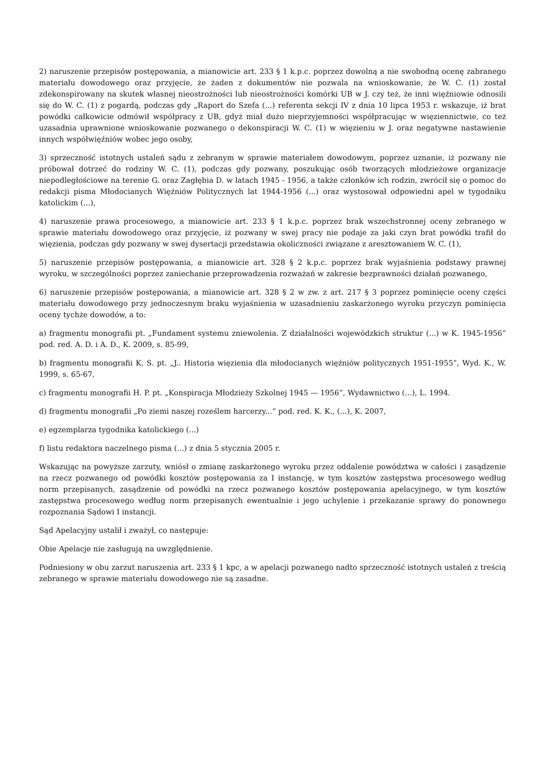2) naruszenie przepisów postępowania, a mianowicie art. 233 § 1 k.p.c. poprzez dowolną a nie swobodną ocenę zabranego materiału dowodowego oraz przyjęcie, że żaden z dokumentów nie pozwala na wnioskowanie, że W. C. (1) został zdekonspirowany na skutek własnej nieostrożności lub nieostrożności komórki UB w J. czy też, że inni więźniowie odnosili się do W. C. (1) z pogardą, podczas gdy „Raport do Szefa (...) referenta sekcji IV z dnia 10 lipca 1953 r. wskazuje, iż brat powódki całkowicie odmówił współpracy z UB, gdyż miał dużo nieprzyjemności współpracując w więziennictwie, co też uzasadnia uprawnione wnioskowanie pozwanego o dekonspiracji W. C. (1) w więzieniu w J. oraz negatywne nastawienie innych współwięźniów wobec jego osoby,
3) sprzeczność istotnych ustaleń sądu z zebranym w sprawie materiałem dowodowym, poprzez uznanie, iż pozwany nie próbował dotrzeć do rodziny W. C. (1), podczas gdy pozwany, poszukując osób tworzących młodzieżowe organizacje niepodległościowe na terenie G. oraz Zagłębia D. w latach 1945 - 1956, a także członków ich rodzin, zwrócił się o pomoc do redakcji pisma Młodocianych Więźniów Politycznych lat 1944-1956 (...) oraz wystosował odpowiedni apel w tygodniku katolickim (...),
4) naruszenie prawa procesowego, a mianowicie art. 233 § 1 k.p.c. poprzez brak wszechstronnej oceny zebranego w sprawie materiału dowodowego oraz przyjęcie, iż pozwany w swej pracy nie podaje za jaki czyn brat powódki trafił do więzienia, podczas gdy pozwany w swej dysertacji przedstawia okoliczności związane z aresztowaniem W. C. (1),
5) naruszenie przepisów postępowania, a mianowicie art. 328 § 2 k.p.c. poprzez brak wyjaśnienia podstawy prawnej wyroku, w szczególności poprzez zaniechanie przeprowadzenia rozważań w zakresie bezprawności działań pozwanego,
6) naruszenie przepisów postępowania, a mianowicie art. 328 § 2 w zw. z art. 217 § 3 poprzez pominięcie oceny części materiału dowodowego przy jednoczesnym braku wyjaśnienia w uzasadnieniu zaskarżonego wyroku przyczyn pominięcia oceny tychże dowodów, a to:
a) fragmentu monografii pt. „Fundament systemu zniewolenia. Z działalności wojewódzkich struktur (...) w K. 1945-1956” pod. red. A. D. i A. D., K. 2009, s. 85-99,
b) fragmentu monografii K. S. pt. „J.. Historia więzienia dla młodocianych więźniów politycznych 1951-1955”, Wyd. K., W. 1999, s. 65-67,
c) fragmentu monografii H. P. pt. „Konspiracja Młodzieży Szkolnej 1945 — 1956”, Wydawnictwo (...), L. 1994.
d) fragmentu monografii „Po ziemi naszej roześlem harcerzy...” pod. red. K. K., (...), K. 2007,
e) egzemplarza tygodnika katolickiego (...)
f) listu redaktora naczelnego pisma (...) z dnia 5 stycznia 2005 r.
Wskazując na powyższe zarzuty, wniósł o zmianę zaskarżonego wyroku przez oddalenie powództwa w całości i zasądzenie na rzecz pozwanego od powódki kosztów postępowania za I instancję, w tym kosztów zastępstwa procesowego według norm przepisanych, zasądzenie od powódki na rzecz pozwanego kosztów postępowania apelacyjnego, w tym kosztów zastępstwa procesowego według norm przepisanych ewentualnie i jego uchylenie i przekazanie sprawy do ponownego rozpoznania Sądowi I instancji.
Sąd Apelacyjny ustalił i zważył, co następuje:
Obie Apelacje nie zasługują na uwzględnienie.
Podniesiony w obu zarzut naruszenia art. 233 § 1 kpc, a w apelacji pozwanego nadto sprzeczność istotnych ustaleń z treścią zebranego w sprawie materiału dowodowego nie są zasadne.